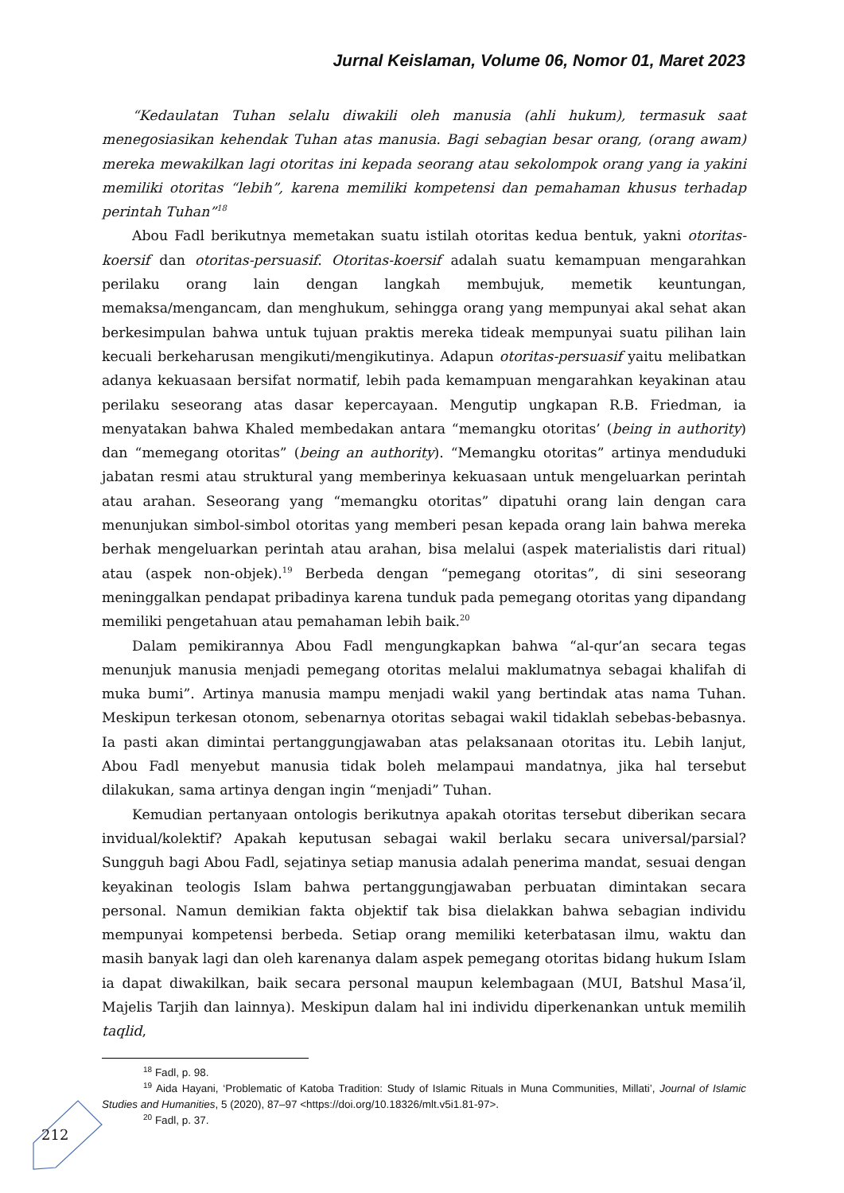Jurnal Keislaman, Volume 06, Nomor 01, Maret 2023
“Kedaulatan Tuhan selalu diwakili oleh manusia (ahli hukum), termasuk saat menegosiasikan kehendak Tuhan atas manusia. Bagi sebagian besar orang, (orang awam) mereka mewakilkan lagi otoritas ini kepada seorang atau sekolompok orang yang ia yakini memiliki otoritas “lebih”, karena memiliki kompetensi dan pemahaman khusus terhadap perintah Tuhan”<sup>18</sup>
Abou Fadl berikutnya memetakan suatu istilah otoritas kedua bentuk, yakni otoritas-koersif dan otoritas-persuasif. Otoritas-koersif adalah suatu kemampuan mengarahkan perilaku orang lain dengan langkah membujuk, memetik keuntungan, memaksa/mengancam, dan menghukum, sehingga orang yang mempunyai akal sehat akan berkesimpulan bahwa untuk tujuan praktis mereka tideak mempunyai suatu pilihan lain kecuali berkeharusan mengikuti/mengikutinya. Adapun otoritas-persuasif yaitu melibatkan adanya kekuasaan bersifat normatif, lebih pada kemampuan mengarahkan keyakinan atau perilaku seseorang atas dasar kepercayaan. Mengutip ungkapan R.B. Friedman, ia menyatakan bahwa Khaled membedakan antara “memangku otoritas’ (being in authority) dan “memegang otoritas” (being an authority). “Memangku otoritas” artinya menduduki jabatan resmi atau struktural yang memberinya kekuasaan untuk mengeluarkan perintah atau arahan. Seseorang yang “memangku otoritas” dipatuhi orang lain dengan cara menunjukan simbol-simbol otoritas yang memberi pesan kepada orang lain bahwa mereka berhak mengeluarkan perintah atau arahan, bisa melalui (aspek materialistis dari ritual) atau (aspek non-objek).<sup>19</sup> Berbeda dengan “pemegang otoritas”, di sini seseorang meninggalkan pendapat pribadinya karena tunduk pada pemegang otoritas yang dipandang memiliki pengetahuan atau pemahaman lebih baik.<sup>20</sup>
Dalam pemikirannya Abou Fadl mengungkapkan bahwa “al-qur’an secara tegas menunjuk manusia menjadi pemegang otoritas melalui maklumatnya sebagai khalifah di muka bumi”. Artinya manusia mampu menjadi wakil yang bertindak atas nama Tuhan. Meskipun terkesan otonom, sebenarnya otoritas sebagai wakil tidaklah sebebas-bebasnya. Ia pasti akan dimintai pertanggungjawaban atas pelaksanaan otoritas itu. Lebih lanjut, Abou Fadl menyebut manusia tidak boleh melampaui mandatnya, jika hal tersebut dilakukan, sama artinya dengan ingin “menjadi” Tuhan.
Kemudian pertanyaan ontologis berikutnya apakah otoritas tersebut diberikan secara invidual/kolektif? Apakah keputusan sebagai wakil berlaku secara universal/parsial? Sungguh bagi Abou Fadl, sejatinya setiap manusia adalah penerima mandat, sesuai dengan keyakinan teologis Islam bahwa pertanggungjawaban perbuatan dimintakan secara personal. Namun demikian fakta objektif tak bisa dielakkan bahwa sebagian individu mempunyai kompetensi berbeda. Setiap orang memiliki keterbatasan ilmu, waktu dan masih banyak lagi dan oleh karenanya dalam aspek pemegang otoritas bidang hukum Islam ia dapat diwakilkan, baik secara personal maupun kelembagaan (MUI, Batshul Masa’il, Majelis Tarjih dan lainnya). Meskipun dalam hal ini individu diperkenankan untuk memilih taqlid,
<sup>18</sup> Fadl, p. 98.
<sup>19</sup> Aida Hayani, ‘Problematic of Katoba Tradition: Study of Islamic Rituals in Muna Communities, Millati’, Journal of Islamic Studies and Humanities, 5 (2020), 87–97 <https://doi.org/10.18326/mlt.v5i1.81-97>.
<sup>20</sup> Fadl, p. 37.
212